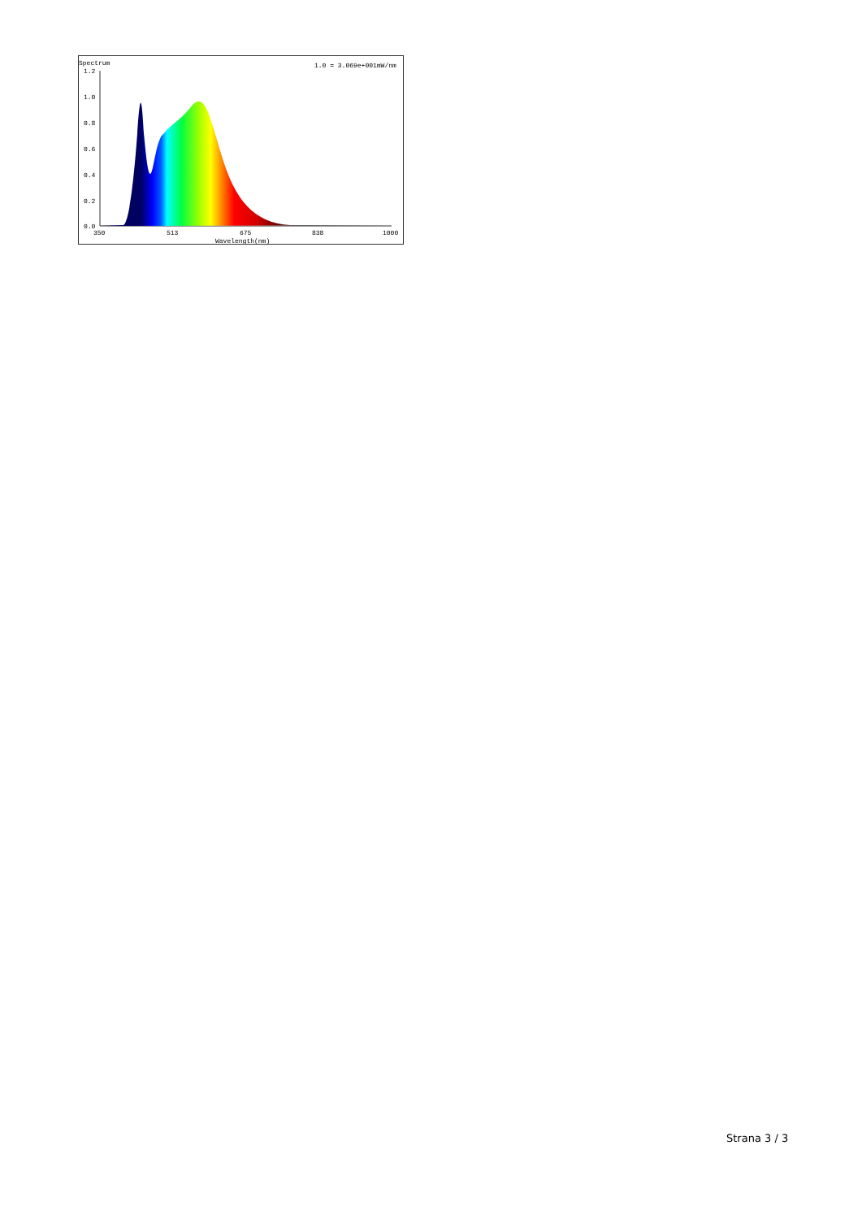Spectrum
1.0 = 3.069e+001mW/nm
1.2
1.0
0.8
0.6
0.4
0.2
0.0
350
513
675
838
1000
Wavelength(nm)
Strana 3 / 3